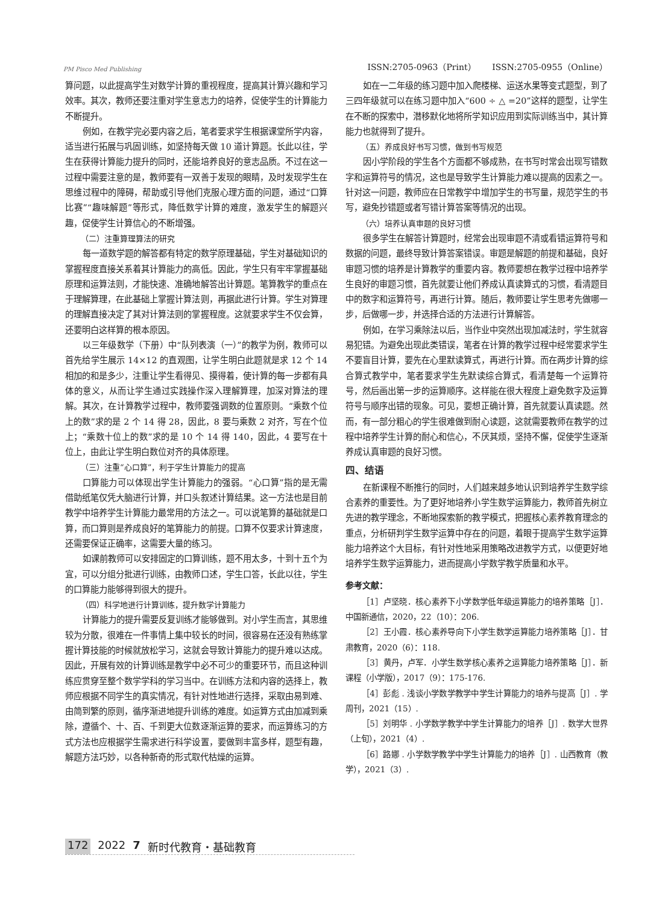PM Pisco Med Publishing ISSN:2705-0963（Print） ISSN:2705-0955（Online）
算问题，以此提高学生对数学计算的重视程度，提高其计算兴趣和学习效率。其次，教师还要注重对学生意志力的培养，促使学生的计算能力不断提升。
例如，在教学完必要内容之后，笔者要求学生根据课堂所学内容，适当进行拓展与巩固训练，如坚持每天做 10 道计算题。长此以往，学生在获得计算能力提升的同时，还能培养良好的意志品质。不过在这一过程中需要注意的是，教师要有一双善于发现的眼睛，及时发现学生在思维过程中的障碍，帮助或引导他们克服心理方面的问题，通过“口算比赛”“趣味解题”等形式，降低数学计算的难度，激发学生的解题兴趣，促使学生计算信心的不断增强。
（二）注重算理算法的研究
每一道数学题的解答都有特定的数学原理基础，学生对基础知识的掌握程度直接关系着其计算能力的高低。因此，学生只有牢牢掌握基础原理和运算法则，才能快速、准确地解答出计算题。笔算教学的重点在于理解算理，在此基础上掌握计算法则，再据此进行计算。学生对算理的理解直接决定了其对计算法则的掌握程度。这就要求学生不仅会算，还要明白这样算的根本原因。
以三年级数学（下册）中“队列表演（一）”的教学为例，教师可以首先给学生展示 14×12 的直观图，让学生明白此题就是求 12 个 14 相加的和是多少，注重让学生看得见、摸得着，使计算的每一步都有具体的意义，从而让学生通过实践操作深入理解算理，加深对算法的理解。其次，在计算教学过程中，教师要强调数的位置原则。“乘数个位上的数”求的是 2 个 14 得 28，因此，8 要与乘数 2 对齐，写在个位上；“乘数十位上的数”求的是 10 个 14 得 140，因此，4 要写在十位上，由此让学生明白数位对齐的具体原理。
（三）注重“心口算”，利于学生计算能力的提高
口算能力可以体现出学生计算能力的强弱。“心口算”指的是无需借助纸笔仅凭大脑进行计算，并口头叙述计算结果。这一方法也是目前教学中培养学生计算能力最常用的方法之一。可以说笔算的基础就是口算，而口算则是养成良好的笔算能力的前提。口算不仅要求计算速度，还需要保证正确率，这需要大量的练习。
如课前教师可以安排固定的口算训练，题不用太多，十到十五个为宜，可以分组分批进行训练，由教师口述，学生口答，长此以往，学生的口算能力能够得到很大的提升。
（四）科学地进行计算训练，提升数学计算能力
计算能力的提升需要反复训练才能够做到。对小学生而言，其思维较为分散，很难在一件事情上集中较长的时间，很容易在还没有熟练掌握计算技能的时候就放松学习，这就会导致计算能力的提升难以达成。因此，开展有效的计算训练是教学中必不可少的重要环节，而且这种训练应贯穿至整个数学学科的学习当中。在训练方法和内容的选择上，教师应根据不同学生的真实情况，有针对性地进行选择，采取由易到难、由简到繁的原则，循序渐进地提升训练的难度。如运算方式由加减到乘除，遵循个、十、百、千到更大位数逐渐运算的要求，而运算练习的方式方法也应根据学生需求进行科学设置，要做到丰富多样，题型有趣，解题方法巧妙，以各种新奇的形式取代枯燥的运算。
如在一二年级的练习题中加入爬楼梯、运送水果等变式题型，到了三四年级就可以在练习题中加入“600 ÷ △ =20”这样的题型，让学生在不断的探索中，潜移默化地将所学知识应用到实际训练当中，其计算能力也就得到了提升。
（五）养成良好书写习惯，做到书写规范
因小学阶段的学生各个方面都不够成熟，在书写时常会出现写错数字和运算符号的情况，这也是导致学生计算能力难以提高的因素之一。针对这一问题，教师应在日常教学中增加学生的书写量，规范学生的书写，避免抄错题或者写错计算答案等情况的出现。
（六）培养认真审题的良好习惯
很多学生在解答计算题时，经常会出现审题不清或看错运算符号和数据的问题，最终导致计算答案错误。审题是解题的前提和基础，良好审题习惯的培养是计算教学的重要内容。教师要想在教学过程中培养学生良好的审题习惯，首先就要让他们养成认真读算式的习惯，看清题目中的数字和运算符号，再进行计算。随后，教师要让学生思考先做哪一步，后做哪一步，并选择合适的方法进行计算解答。
例如，在学习乘除法以后，当作业中突然出现加减法时，学生就容易犯错。为避免出现此类错误，笔者在计算的教学过程中经常要求学生不要盲目计算，要先在心里默读算式，再进行计算。而在两步计算的综合算式教学中，笔者要求学生先默读综合算式，看清楚每一个运算符号，然后画出第一步的运算顺序。这样能在很大程度上避免数字及运算符号与顺序出错的现象。可见，要想正确计算，首先就要认真读题。然而，有一部分粗心的学生很难做到耐心读题，这就需要教师在教学的过程中培养学生计算的耐心和信心，不厌其烦，坚持不懈，促使学生逐渐养成认真审题的良好习惯。
四、结语
在新课程不断推行的同时，人们越来越多地认识到培养学生数学综合素养的重要性。为了更好地培养小学生数学运算能力，教师首先树立先进的教学理念，不断地探索新的教学模式，把握核心素养教育理念的重点，分析研判学生数学运算中存在的问题，着眼于提高学生数学运算能力培养这个大目标，有针对性地采用策略改进教学方式，以便更好地培养学生数学运算能力，进而提高小学数学教学质量和水平。
参考文献：
［1］卢坚晓．核心素养下小学数学低年级运算能力的培养策略［J］．中国新通信，2020，22（10）：206.
［2］王小霞．核心素养导向下小学生数学运算能力培养策略［J］．甘肃教育，2020（6）：118.
［3］黄丹，卢军．小学生数学核心素养之运算能力培养策略［J］．新课程（小学版），2017（9）：175-176.
［4］彭彪 . 浅谈小学数学教学中学生计算能力的培养与提高［J］. 学周刊，2021（15）.
［5］刘明华 . 小学数学教学中学生计算能力的培养［J］. 数学大世界（上旬），2021（4）.
［6］路娜 . 小学数学教学中学生计算能力的培养［J］. 山西教育（教学），2021（3）.
172 2022 7 新时代教育・基础教育